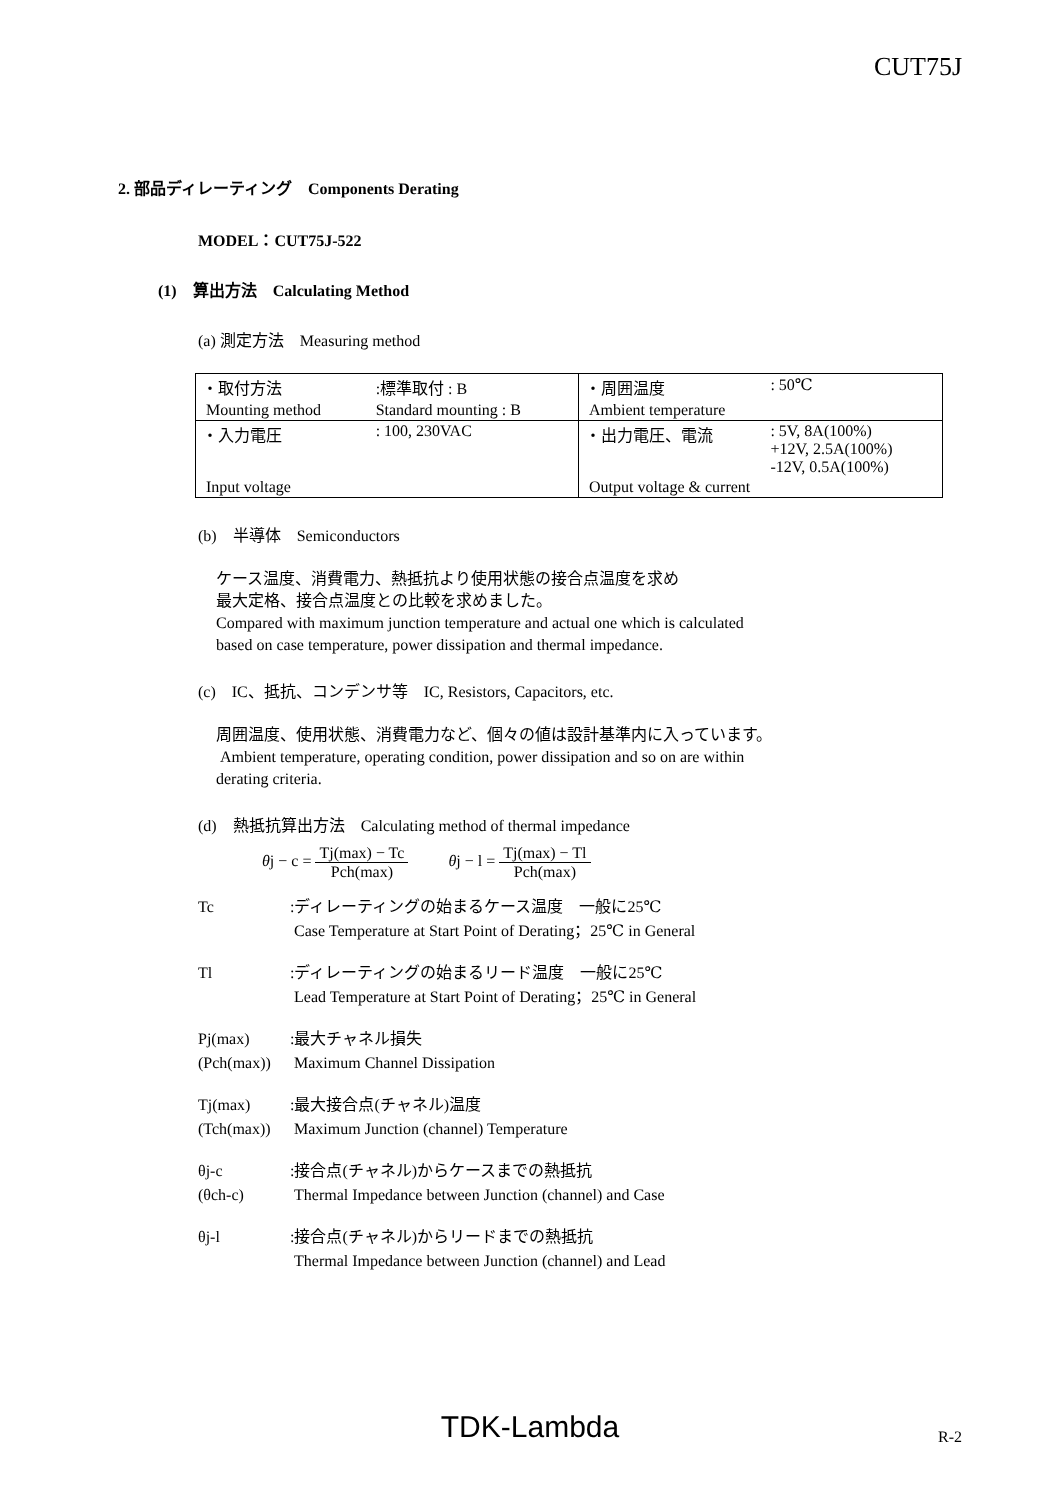CUT75J
2. 部品ディレーティング　Components Derating
MODEL：CUT75J-522
(1)　算出方法　Calculating Method
(a) 測定方法　Measuring method
| ・取付方法 | :標準取付 : B | ・周囲温度 | : 50℃ |
| Mounting method | Standard mounting : B | Ambient temperature | |
| ・入力電圧 | : 100, 230VAC | ・出力電圧、電流 | : 5V, 8A(100%) +12V, 2.5A(100%) -12V, 0.5A(100%) |
| Input voltage | | Output voltage & current | |
(b)　半導体　Semiconductors
ケース温度、消費電力、熱抵抗より使用状態の接合点温度を求め
最大定格、接合点温度との比較を求めました。
Compared with maximum junction temperature and actual one which is calculated
based on case temperature, power dissipation and thermal impedance.
(c)　IC、抵抗、コンデンサ等　IC, Resistors, Capacitors, etc.
周囲温度、使用状態、消費電力など、個々の値は設計基準内に入っています。
Ambient temperature, operating condition, power dissipation and so on are within
derating criteria.
(d)　熱抵抗算出方法　Calculating method of thermal impedance
θj − c = Tj(max) − Tc Pch(max) θj − l = Tj(max) − Tl Pch(max)
Tc :ディレーティングの始まるケース温度　一般に25℃
Case Temperature at Start Point of Derating；25℃ in General
Tl :ディレーティングの始まるリード温度　一般に25℃
Lead Temperature at Start Point of Derating；25℃ in General
Pj(max)
(Pch(max))
:最大チャネル損失
Maximum Channel Dissipation
Tj(max)
(Tch(max))
:最大接合点(チャネル)温度
Maximum Junction (channel) Temperature
θj-c
(θch-c)
:接合点(チャネル)からケースまでの熱抵抗
Thermal Impedance between Junction (channel) and Case
θj-l :接合点(チャネル)からリードまでの熱抵抗
Thermal Impedance between Junction (channel) and Lead
TDK-Lambda R-2